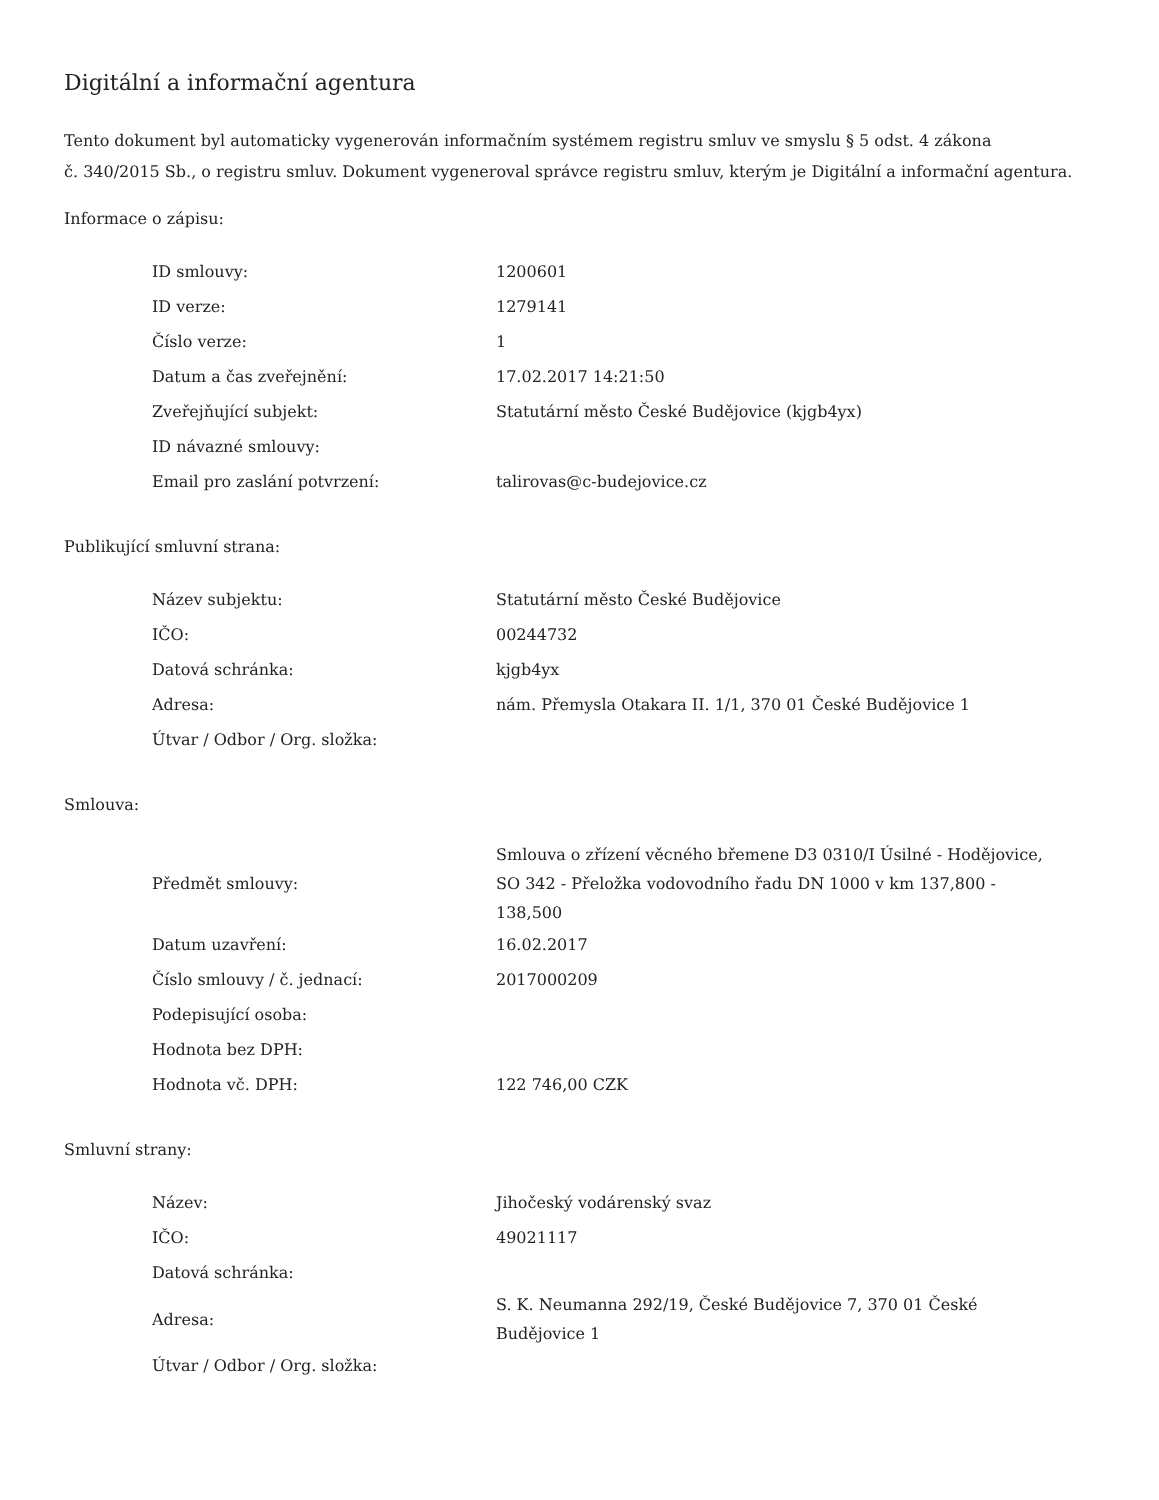Digitální a informační agentura
Tento dokument byl automaticky vygenerován informačním systémem registru smluv ve smyslu § 5 odst. 4 zákona
č. 340/2015 Sb., o registru smluv. Dokument vygeneroval správce registru smluv, kterým je Digitální a informační agentura.
Informace o zápisu:
| ID smlouvy: | 1200601 |
| ID verze: | 1279141 |
| Číslo verze: | 1 |
| Datum a čas zveřejnění: | 17.02.2017 14:21:50 |
| Zveřejňující subjekt: | Statutární město České Budějovice (kjgb4yx) |
| ID návazné smlouvy: | |
| Email pro zaslání potvrzení: | talirovas@c-budejovice.cz |
Publikující smluvní strana:
| Název subjektu: | Statutární město České Budějovice |
| IČO: | 00244732 |
| Datová schránka: | kjgb4yx |
| Adresa: | nám. Přemysla Otakara II. 1/1, 370 01 České Budějovice 1 |
| Útvar / Odbor / Org. složka: | |
Smlouva:
| Předmět smlouvy: | Smlouva o zřízení věcného břemene D3 0310/I Úsilné - Hodějovice, SO 342 - Přeložka vodovodního řadu DN 1000 v km 137,800 - 138,500 |
| Datum uzavření: | 16.02.2017 |
| Číslo smlouvy / č. jednací: | 2017000209 |
| Podepisující osoba: | |
| Hodnota bez DPH: | |
| Hodnota vč. DPH: | 122 746,00 CZK |
Smluvní strany:
| Název: | Jihočeský vodárenský svaz |
| IČO: | 49021117 |
| Datová schránka: | |
| Adresa: | S. K. Neumanna 292/19, České Budějovice 7, 370 01 České Budějovice 1 |
| Útvar / Odbor / Org. složka: | |